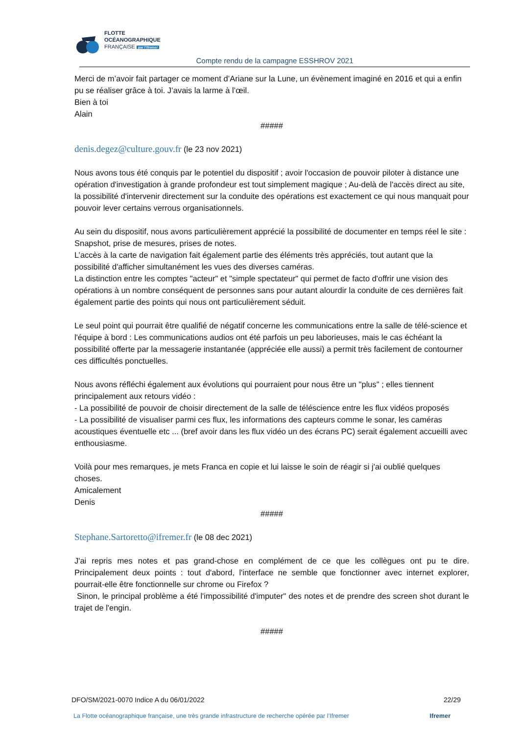FLOTTE
OCÉANOGRAPHIQUE
FRANÇAISE par l'Ifremer
Compte rendu de la campagne ESSHROV 2021
Merci de m’avoir fait partager ce moment d’Ariane sur la Lune, un évènement imaginé en 2016 et qui a enfin pu se réaliser grâce à toi. J’avais la larme à l’œil.
Bien à toi
Alain
#####
denis.degez@culture.gouv.fr (le 23 nov 2021)
Nous avons tous été conquis par le potentiel du dispositif ; avoir l'occasion de pouvoir piloter à distance une opération d'investigation à grande profondeur est tout simplement magique ; Au-delà de l'accès direct au site, la possibilité d'intervenir directement sur la conduite des opérations est exactement ce qui nous manquait pour pouvoir lever certains verrous organisationnels.
Au sein du dispositif, nous avons particulièrement apprécié la possibilité de documenter en temps réel le site : Snapshot, prise de mesures, prises de notes.
L’accès à la carte de navigation fait également partie des éléments très appréciés, tout autant que la possibilité d'afficher simultanément les vues des diverses caméras.
La distinction entre les comptes "acteur" et "simple spectateur" qui permet de facto d'offrir une vision des opérations à un nombre conséquent de personnes sans pour autant alourdir la conduite de ces dernières fait également partie des points qui nous ont particulièrement séduit.
Le seul point qui pourrait être qualifié de négatif concerne les communications entre la salle de télé-science et l'équipe à bord : Les communications audios ont été parfois un peu laborieuses, mais le cas échéant la possibilité offerte par la messagerie instantanée (appréciée elle aussi) a permit très facilement de contourner ces difficultés ponctuelles.
Nous avons réfléchi également aux évolutions qui pourraient pour nous être un "plus" ; elles tiennent principalement aux retours vidéo :
- La possibilité de pouvoir de choisir directement de la salle de téléscience entre les flux vidéos proposés
- La possibilité de visualiser parmi ces flux, les informations des capteurs comme le sonar, les caméras acoustiques éventuelle etc ... (bref avoir dans les flux vidéo un des écrans PC) serait également accueilli avec enthousiasme.
Voilà pour mes remarques, je mets Franca en copie et lui laisse le soin de réagir si j'ai oublié quelques choses.
Amicalement
Denis
#####
Stephane.Sartoretto@ifremer.fr (le 08 dec 2021)
J'ai repris mes notes et pas grand-chose en complément de ce que les collègues ont pu te dire. Principalement deux points : tout d'abord, l'interface ne semble que fonctionner avec internet explorer, pourrait-elle être fonctionnelle sur chrome ou Firefox ?
Sinon, le principal problème a été l'impossibilité d'imputer" des notes et de prendre des screen shot durant le trajet de l'engin.
#####
DFO/SM/2021-0070 Indice A du 06/01/2022 22/29
La Flotte océanographique française, une très grande infrastructure de recherche opérée par l’Ifremer Ifremer